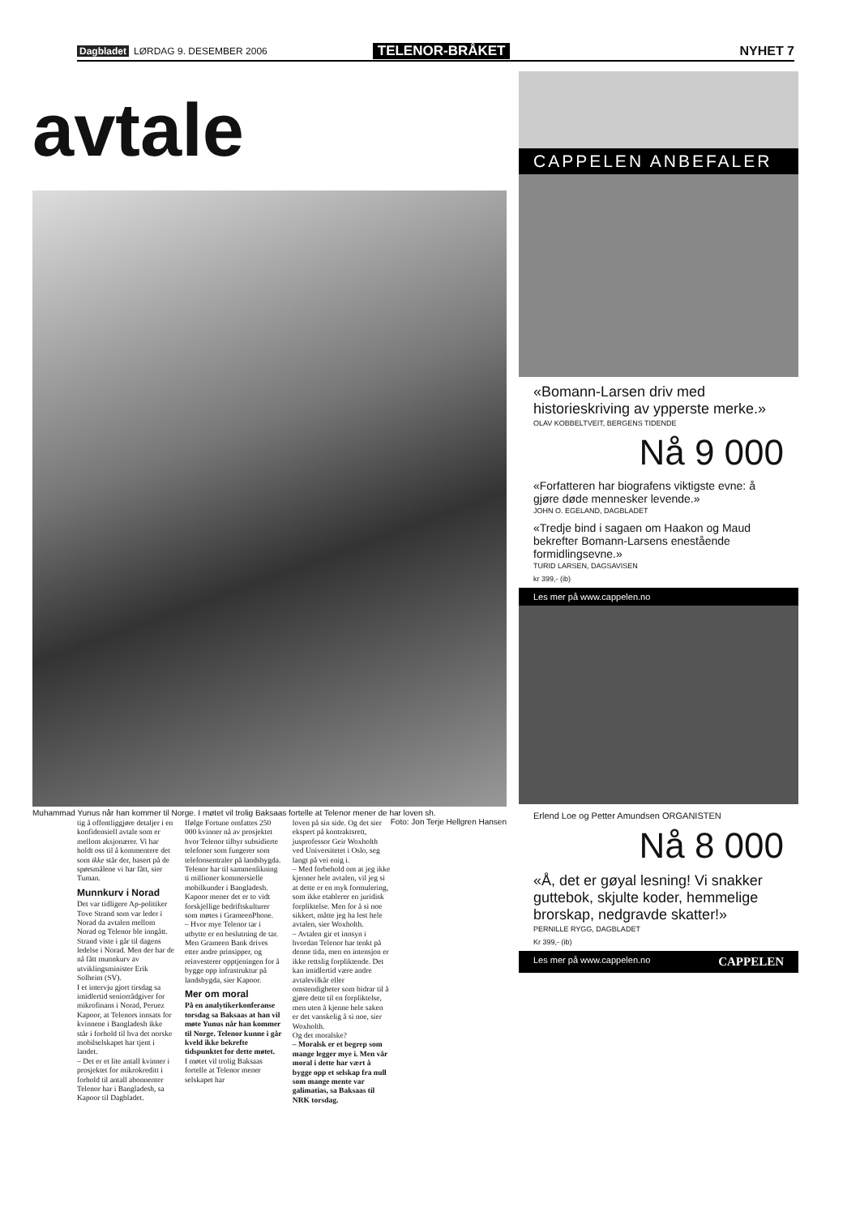Dagbladet LØRDAG 9. DESEMBER 2006 TELENOR-BRÅKET NYHET 7
avtale
Muhammad Yunus når han kommer til Norge. I møtet vil trolig Baksaas fortelle at Telenor mener de har loven sh. Foto: Jon Terje Hellgren Hansen
tig å offentliggjøre detaljer i en konfidensiell avtale som er mellom aksjonærer. Vi har holdt oss til å kommentere det som ikke står der, basert på de spørsmålene vi har fått, sier Tuman.
Munnkurv i Norad
Det var tidligere Ap-politiker Tove Strand som var leder i Norad da avtalen mellom Norad og Telenor ble inngått. Strand viste i går til dagens ledelse i Norad. Men der har de nå fått munnkurv av utviklingsminister Erik Solheim (SV).
I et intervju gjort tirsdag sa imidlertid seniorrådgiver for mikrofinans i Norad, Peruez Kapoor, at Telenors innsats for kvinnene i Bangladesh ikke står i forhold til hva det norske mobilselskapet har tjent i landet.
– Det er et lite antall kvinner i prosjektet for mikrokreditt i forhold til antall abonnenter Telenor har i Bangladesh, sa Kapoor til Dagbladet.
Ifølge Fortune omfattes 250 000 kvinner nå av prosjektet hvor Telenor tilbyr subsidierte telefoner som fungerer som telefonsentraler på landsbygda. Telenor har til sammenlikning ti millioner kommersielle mobilkunder i Bangladesh.
Kapoor mener det er to vidt forskjellige bedriftskulturer som møtes i GrameenPhone.
– Hvor mye Telenor tar i utbytte er en beslutning de tar. Men Grameen Bank drives etter andre prinsipper, og reinvesterer opptjeningen for å bygge opp infrastruktur på landsbygda, sier Kapoor.
Mer om moral
På en analytikerkonferanse torsdag sa Baksaas at han vil møte Yunus når han kommer til Norge. Telenor kunne i går kveld ikke bekrefte tidspunktet for dette møtet.
I møtet vil trolig Baksaas fortelle at Telenor mener selskapet har
loven på sin side. Og det sier ekspert på kontraktsrett, jusprofessor Geir Woxholth ved Universitetet i Oslo, seg langt på vei enig i.
– Med forbehold om at jeg ikke kjenner hele avtalen, vil jeg si at dette er en myk formulering, som ikke etablerer en juridisk forpliktelse. Men for å si noe sikkert, måtte jeg ha lest hele avtalen, sier Woxholth.
– Avtalen gir et innsyn i hvordan Telenor har tenkt på denne tida, men en intensjon er ikke rettslig forpliktende. Det kan imidlertid være andre avtalevilkår eller omstendigheter som bidrar til å gjøre dette til en forpliktelse, men uten å kjenne hele saken er det vanskelig å si noe, sier Woxholth.
Og det moralske?
– Moralsk er et begrep som mange legger mye i. Men vår moral i dette har vært å bygge opp et selskap fra null som mange mente var galimatias, sa Baksaas til NRK torsdag.
CAPPELEN ANBEFALER
«Bomann-Larsen driv med historieskriving av ypperste merke.»
OLAV KOBBELTVEIT, BERGENS TIDENDE
Nå 9 000
«Forfatteren har biografens viktigste evne: å gjøre døde mennesker levende.»
JOHN O. EGELAND, DAGBLADET
«Tredje bind i sagaen om Haakon og Maud bekrefter Bomann-Larsens enestående formidlingsevne.»
TURID LARSEN, DAGSAVISEN
kr 399,- (ib)
Les mer på www.cappelen.no
Erlend Loe og Petter Amundsen ORGANISTEN
Nå 8 000
«Å, det er gøyal lesning! Vi snakker guttebok, skjulte koder, hemmelige brorskap, nedgravde skatter!»
PERNILLE RYGG, DAGBLADET
Kr 399,- (ib)
Les mer på www.cappelen.no CAPPELEN